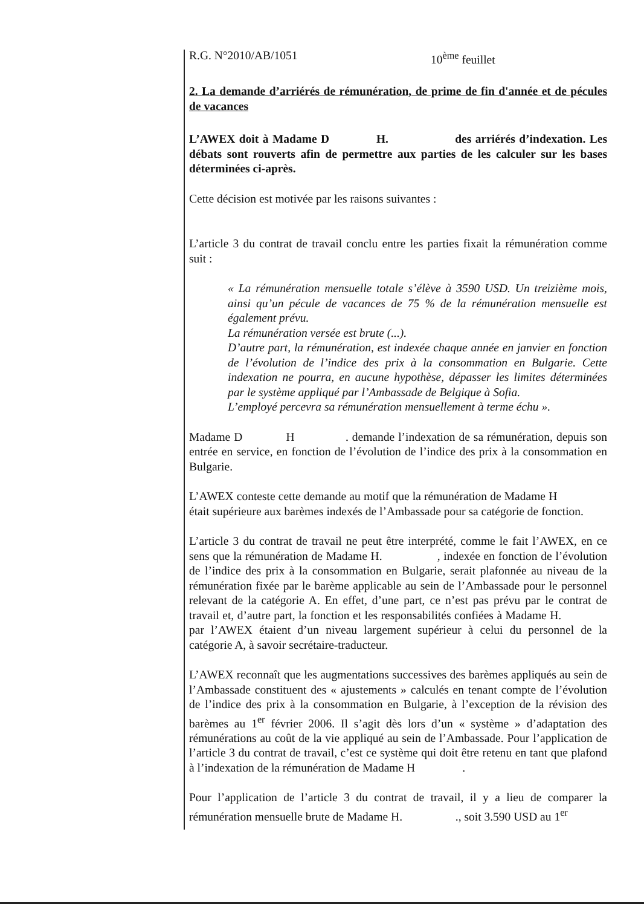R.G. N°2010/AB/1051 10<sup>ème</sup> feuillet
2. La demande d’arriérés de rémunération, de prime de fin d'année et de pécules de vacances
L’AWEX doit à Madame D H. des arriérés d’indexation. Les débats sont rouverts afin de permettre aux parties de les calculer sur les bases déterminées ci-après.
Cette décision est motivée par les raisons suivantes :
L’article 3 du contrat de travail conclu entre les parties fixait la rémunération comme suit :
« La rémunération mensuelle totale s’élève à 3590 USD. Un treizième mois, ainsi qu’un pécule de vacances de 75 % de la rémunération mensuelle est également prévu.
La rémunération versée est brute (...).
D’autre part, la rémunération, est indexée chaque année en janvier en fonction de l’évolution de l’indice des prix à la consommation en Bulgarie. Cette indexation ne pourra, en aucune hypothèse, dépasser les limites déterminées par le système appliqué par l’Ambassade de Belgique à Sofia.
L’employé percevra sa rémunération mensuellement à terme échu ».
Madame D H . demande l’indexation de sa rémunération, depuis son entrée en service, en fonction de l’évolution de l’indice des prix à la consommation en Bulgarie.
L’AWEX conteste cette demande au motif que la rémunération de Madame H était supérieure aux barèmes indexés de l’Ambassade pour sa catégorie de fonction.
L’article 3 du contrat de travail ne peut être interprété, comme le fait l’AWEX, en ce sens que la rémunération de Madame H. , indexée en fonction de l’évolution de l’indice des prix à la consommation en Bulgarie, serait plafonnée au niveau de la rémunération fixée par le barème applicable au sein de l’Ambassade pour le personnel relevant de la catégorie A. En effet, d’une part, ce n’est pas prévu par le contrat de travail et, d’autre part, la fonction et les responsabilités confiées à Madame H. par l’AWEX étaient d’un niveau largement supérieur à celui du personnel de la catégorie A, à savoir secrétaire-traducteur.
L’AWEX reconnaît que les augmentations successives des barèmes appliqués au sein de l’Ambassade constituent des « ajustements » calculés en tenant compte de l’évolution de l’indice des prix à la consommation en Bulgarie, à l’exception de la révision des barèmes au 1<sup>er</sup> février 2006. Il s’agit dès lors d’un « système » d’adaptation des rémunérations au coût de la vie appliqué au sein de l’Ambassade. Pour l’application de l’article 3 du contrat de travail, c’est ce système qui doit être retenu en tant que plafond à l’indexation de la rémunération de Madame H .
Pour l’application de l’article 3 du contrat de travail, il y a lieu de comparer la rémunération mensuelle brute de Madame H. ., soit 3.590 USD au 1<sup>er</sup>